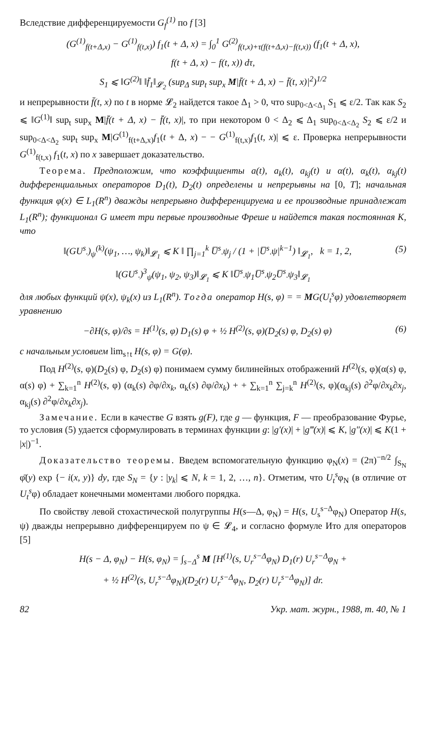Вследствие дифференцируемости G<sub>f</sub><sup>(1)</sup> по f [3]
(G<sup>(1)</sup><sub>f(t+Δ,x)</sub> − G<sup>(1)</sup><sub>f(t,x)</sub>) f<sub>1</sub>(t + Δ, x) = ∫<sub>0</sub><sup>1</sup> G<sup>(2)</sup><sub>f(t,x)+τ(f(t+Δ,x)−f(t,x))</sub> (f<sub>1</sub>(t + Δ, x),
f(t + Δ, x) − f(t, x)) dτ,
S<sub>1</sub> ⩽ ‖G<sup>(2)</sup>‖ ‖f̄<sub>1</sub>‖<sub>𝓛<sub>2</sub></sub> (sup<sub>Δ</sub> sup<sub>t</sub> sup<sub>x</sub> M|f̄(t + Δ, x) − f̄(t, x)|<sup>2</sup>)<sup>1/2</sup>
и непрерывности f̄(t, x) по t в норме 𝓛<sub>2</sub> найдется такое Δ<sub>1</sub> > 0, что sup<sub>0<Δ<Δ<sub>1</sub></sub> S<sub>1</sub> ⩽ ε/2. Так как S<sub>2</sub> ⩽ ‖G<sup>(1)</sup>‖ sup<sub>t</sub> sup<sub>x</sub> M|f̄(t + Δ, x) − f̄(t, x)|, то при некотором 0 < Δ<sub>2</sub> ⩽ Δ<sub>1</sub> sup<sub>0<Δ<Δ<sub>2</sub></sub> S<sub>2</sub> ⩽ ε/2 и sup<sub>0<Δ<Δ<sub>2</sub></sub> sup<sub>t</sub> sup<sub>x</sub> M|G<sup>(1)</sup><sub>f(t+Δ,x)</sub>f<sub>1</sub>(t + Δ, x) − − G<sup>(1)</sup><sub>f(t,x)</sub>f<sub>1</sub>(t, x)| ⩽ ε. Проверка непрерывности G<sup>(1)</sup><sub>f(t,x)</sub> f<sub>1</sub>(t, x) по x завершает доказательство.
Теорема. Предположим, что коэффициенты a(t), a<sub>k</sub>(t), a<sub>kj</sub>(t) и α(t), α<sub>k</sub>(t), α<sub>kj</sub>(t) дифференциальных операторов D<sub>1</sub>(t), D<sub>2</sub>(t) определены и непрерывны на [0, T]; начальная функция φ(x) ∈ L<sub>1</sub>(R<sup>n</sup>) дважды непрерывно дифференцируема и ее производные принадлежат L<sub>1</sub>(R<sup>n</sup>); функционал G имеет три первые производные Фреше и найдется такая постоянная K, что
‖(GU<sup>s</sup><sub>·</sub>)<sub>ψ</sub><sup>(k)</sup>(ψ<sub>1</sub>, …, ψ<sub>k</sub>)‖<sub>𝓛<sub>1</sub></sub> ⩽ K ‖ ∏<sub>j=1</sub><sup>k</sup> U̅<sup>s</sup><sub>·</sub>ψ<sub>j</sub> / (1 + |U̅<sup>s</sup><sub>·</sub>ψ|<sup>k−1</sup>) ‖<sub>𝓛<sub>1</sub></sub>, k = 1, 2, (5)
‖(GU<sup>s</sup><sub>·</sub>)<sup>3</sup><sub>ψ</sub>(ψ<sub>1</sub>, ψ<sub>2</sub>, ψ<sub>3</sub>)‖<sub>𝓛<sub>1</sub></sub> ⩽ K ‖U̅<sup>s</sup><sub>·</sub>ψ<sub>1</sub>U̅<sup>s</sup><sub>·</sub>ψ<sub>2</sub>U̅<sup>s</sup><sub>·</sub>ψ<sub>3</sub>‖<sub>𝓛<sub>1</sub></sub>
для любых функций ψ(x), ψ<sub>k</sub>(x) из L<sub>1</sub>(R<sup>n</sup>). Тогда оператор H(s, φ) = = MG(U<sub>t</sub><sup>s</sup>φ) удовлетворяет уравнению
−∂H(s, φ)/∂s = H<sup>(1)</sup>(s, φ) D<sub>1</sub>(s) φ + ½ H<sup>(2)</sup>(s, φ)(D<sub>2</sub>(s) φ, D<sub>2</sub>(s) φ) (6)
с начальным условием lim<sub>s↑t</sub> H(s, φ) = G(φ).
Под H<sup>(2)</sup>(s, φ)(D<sub>2</sub>(s) φ, D<sub>2</sub>(s) φ) понимаем сумму билинейных отображений H<sup>(2)</sup>(s, φ)(α(s) φ, α(s) φ) + ∑<sub>k=1</sub><sup>n</sup> H<sup>(2)</sup>(s, φ) (α<sub>k</sub>(s) ∂φ/∂x<sub>k</sub>, α<sub>k</sub>(s) ∂φ/∂x<sub>k</sub>) + + ∑<sub>k=1</sub><sup>n</sup> ∑<sub>j=k</sub><sup>n</sup> H<sup>(2)</sup>(s, φ)(α<sub>kj</sub>(s) ∂<sup>2</sup>φ/∂x<sub>k</sub>∂x<sub>j</sub>, α<sub>kj</sub>(s) ∂<sup>2</sup>φ/∂x<sub>k</sub>∂x<sub>j</sub>).
Замечание. Если в качестве G взять g(F), где g — функция, F — преобразование Фурье, то условия (5) удается сформулировать в терминах функции g: |g′(x)| + |g‴(x)| ⩽ K, |g″(x)| ⩽ K(1 + |x|)<sup>−1</sup>.
Доказательство теоремы. Введем вспомогательную функцию φ<sub>N</sub>(x) = (2π)<sup>−n/2</sup> ∫<sub>S<sub>N</sub></sub> φ̄(y) exp {− i(x, y)} dy, где S<sub>N</sub> = {y : |y<sub>k</sub>| ⩽ N, k = 1, 2, …, n}. Отметим, что U<sub>t</sub><sup>s</sup>φ<sub>N</sub> (в отличие от U<sub>t</sub><sup>s</sup>φ) обладает конечными моментами любого порядка.
По свойству левой стохастической полугруппы H(s—Δ, φ<sub>N</sub>) = H(s, U<sub>s</sub><sup>s−Δ</sup>φ<sub>N</sub>) Оператор H(s, ψ) дважды непрерывно дифференцируем по ψ ∈ 𝓛<sub>4</sub>, и согласно формуле Ито для операторов [5]
H(s − Δ, φ<sub>N</sub>) − H(s, φ<sub>N</sub>) = ∫<sub>s−Δ</sub><sup>s</sup> M [H<sup>(1)</sup>(s, U<sub>r</sub><sup>s−Δ</sup>φ<sub>N</sub>) D<sub>1</sub>(r) U<sub>r</sub><sup>s−Δ</sup>φ<sub>N</sub> +
+ ½ H<sup>(2)</sup>(s, U<sub>r</sub><sup>s−Δ</sup>φ<sub>N</sub>)(D<sub>2</sub>(r) U<sub>r</sub><sup>s−Δ</sup>φ<sub>N</sub>, D<sub>2</sub>(r) U<sub>r</sub><sup>s−Δ</sup>φ<sub>N</sub>)] dr.
82 Укр. мат. журн., 1988, т. 40, № 1